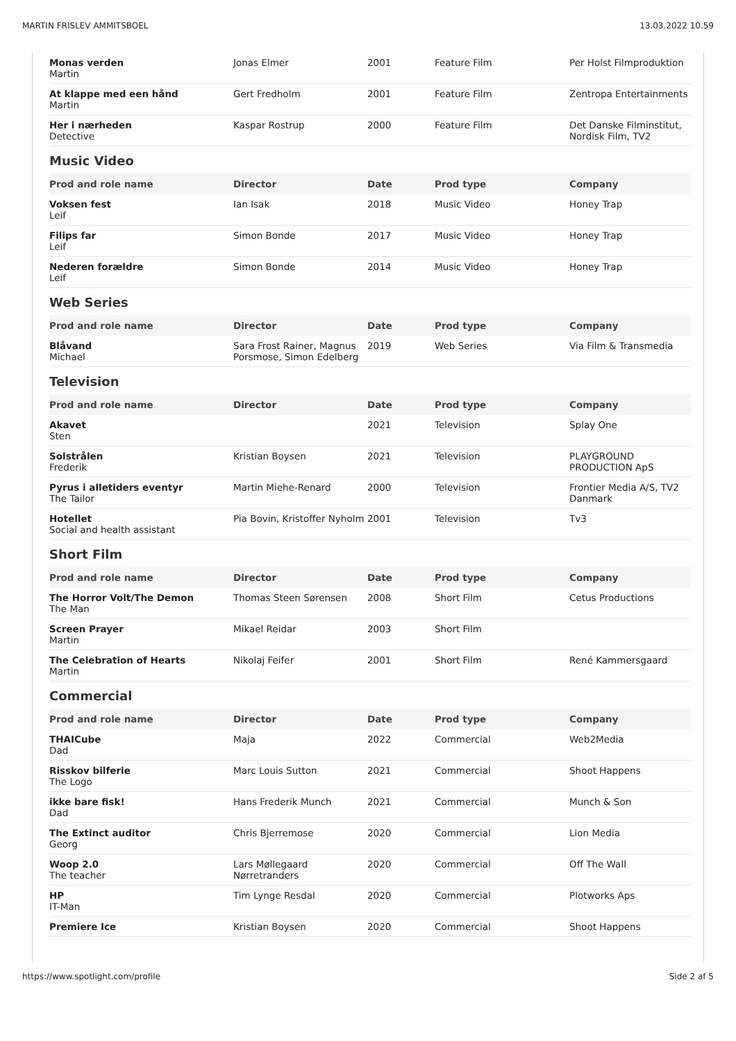MARTIN FRISLEV AMMITSBOEL 13.03.2022 10.59
| Monas verden Martin | Jonas Elmer | 2001 | Feature Film | Per Holst Filmproduktion |
| At klappe med een hånd Martin | Gert Fredholm | 2001 | Feature Film | Zentropa Entertainments |
| Her i nærheden Detective | Kaspar Rostrup | 2000 | Feature Film | Det Danske Filminstitut, Nordisk Film, TV2 |
Music Video
| Prod and role name | Director | Date | Prod type | Company |
| --- | --- | --- | --- | --- |
| Voksen fest Leif | Ian Isak | 2018 | Music Video | Honey Trap |
| Filips far Leif | Simon Bonde | 2017 | Music Video | Honey Trap |
| Nederen forældre Leif | Simon Bonde | 2014 | Music Video | Honey Trap |
Web Series
| Prod and role name | Director | Date | Prod type | Company |
| --- | --- | --- | --- | --- |
| Blåvand Michael | Sara Frost Rainer, Magnus Porsmose, Simon Edelberg | 2019 | Web Series | Via Film & Transmedia |
Television
| Prod and role name | Director | Date | Prod type | Company |
| --- | --- | --- | --- | --- |
| Akavet Sten | | 2021 | Television | Splay One |
| Solstrålen Frederik | Kristian Boysen | 2021 | Television | PLAYGROUND PRODUCTION ApS |
| Pyrus i alletiders eventyr The Tailor | Martin Miehe-Renard | 2000 | Television | Frontier Media A/S, TV2 Danmark |
| Hotellet Social and health assistant | Pia Bovin, Kristoffer Nyholm | 2001 | Television | Tv3 |
Short Film
| Prod and role name | Director | Date | Prod type | Company |
| --- | --- | --- | --- | --- |
| The Horror Volt/The Demon The Man | Thomas Steen Sørensen | 2008 | Short Film | Cetus Productions |
| Screen Prayer Martin | Mikael Reidar | 2003 | Short Film | |
| The Celebration of Hearts Martin | Nikolaj Feifer | 2001 | Short Film | René Kammersgaard |
Commercial
| Prod and role name | Director | Date | Prod type | Company |
| --- | --- | --- | --- | --- |
| THAICube Dad | Maja | 2022 | Commercial | Web2Media |
| Risskov bilferie The Logo | Marc Louis Sutton | 2021 | Commercial | Shoot Happens |
| ikke bare fisk! Dad | Hans Frederik Munch | 2021 | Commercial | Munch & Son |
| The Extinct auditor Georg | Chris Bjerremose | 2020 | Commercial | Lion Media |
| Woop 2.0 The teacher | Lars Møllegaard Nørretranders | 2020 | Commercial | Off The Wall |
| HP IT-Man | Tim Lynge Resdal | 2020 | Commercial | Plotworks Aps |
| Premiere Ice | Kristian Boysen | 2020 | Commercial | Shoot Happens |
https://www.spotlight.com/profile Side 2 af 5